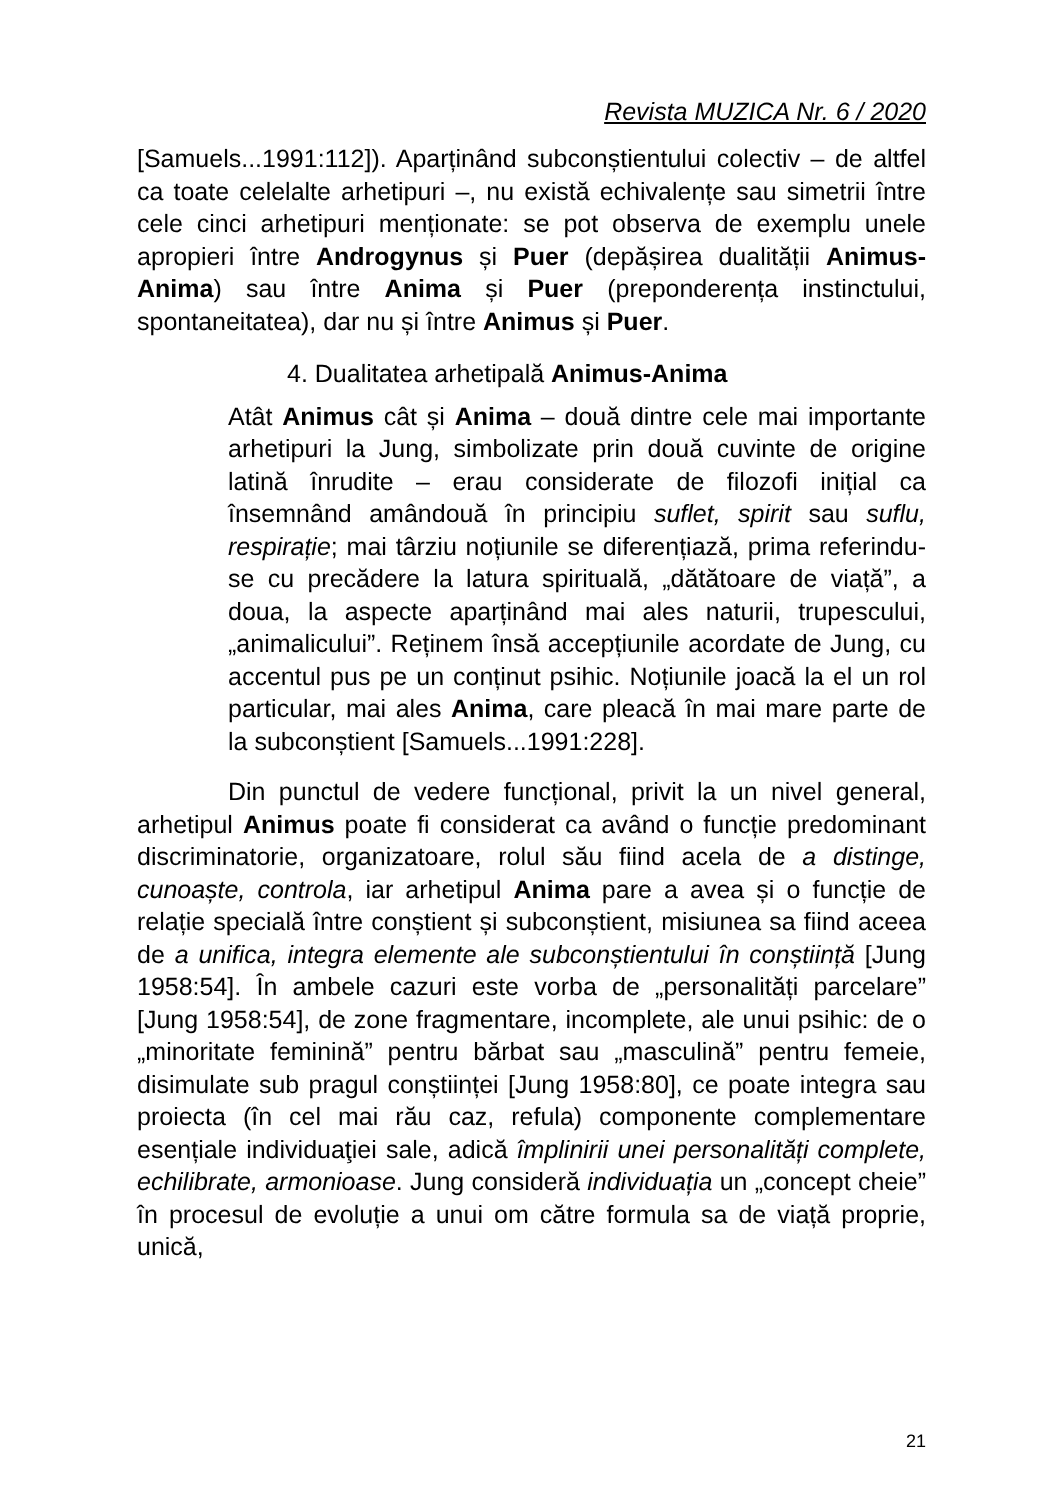Revista MUZICA Nr. 6 / 2020
[Samuels...1991:112]). Aparținând subconștientului colectiv – de altfel ca toate celelalte arhetipuri –, nu există echivalențe sau simetrii între cele cinci arhetipuri menționate: se pot observa de exemplu unele apropieri între Androgynus și Puer (depășirea dualității Animus-Anima) sau între Anima și Puer (preponderența instinctului, spontaneitatea), dar nu și între Animus și Puer.
4. Dualitatea arhetipală Animus-Anima
Atât Animus cât și Anima – două dintre cele mai importante arhetipuri la Jung, simbolizate prin două cuvinte de origine latină înrudite – erau considerate de filozofi inițial ca însemnând amândouă în principiu suflet, spirit sau suflu, respirație; mai târziu noțiunile se diferențiază, prima referindu-se cu precădere la latura spirituală, „dătătoare de viață”, a doua, la aspecte aparținând mai ales naturii, trupescului, „animalicului”. Reținem însă accepțiunile acordate de Jung, cu accentul pus pe un conținut psihic. Noțiunile joacă la el un rol particular, mai ales Anima, care pleacă în mai mare parte de la subconștient [Samuels...1991:228].
Din punctul de vedere funcțional, privit la un nivel general, arhetipul Animus poate fi considerat ca având o funcție predominant discriminatorie, organizatoare, rolul său fiind acela de a distinge, cunoaște, controla, iar arhetipul Anima pare a avea și o funcție de relație specială între conștient și subconștient, misiunea sa fiind aceea de a unifica, integra elemente ale subconștientului în conștiință [Jung 1958:54]. În ambele cazuri este vorba de „personalități parcelare” [Jung 1958:54], de zone fragmentare, incomplete, ale unui psihic: de o „minoritate feminină” pentru bărbat sau „masculină” pentru femeie, disimulate sub pragul conștiinței [Jung 1958:80], ce poate integra sau proiecta (în cel mai rău caz, refula) componente complementare esențiale individuaţiei sale, adică împlinirii unei personalități complete, echilibrate, armonioase. Jung consideră individuația un „concept cheie” în procesul de evoluție a unui om către formula sa de viață proprie, unică,
21